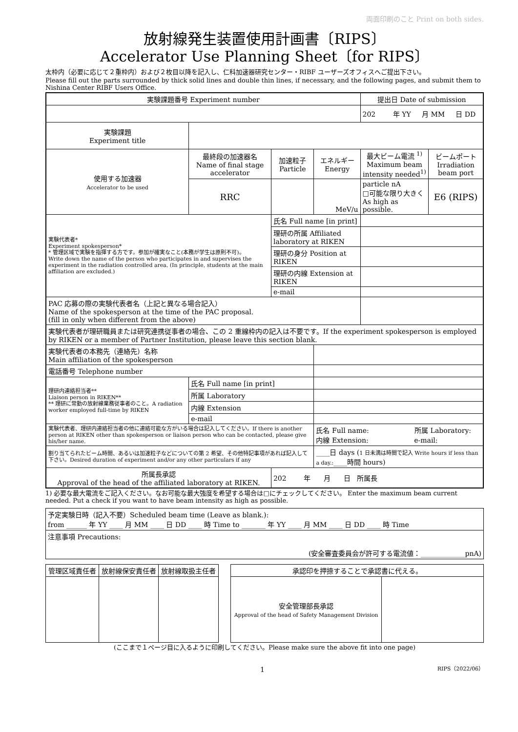両面印刷のこと Print on both sides.
放射線発生装置使用計画書〔RIPS〕
Accelerator Use Planning Sheet〔for RIPS〕
太枠内（必要に応じて２重枠内）および２枚目以降を記入し、仁科加速器研究センター・RIBF ユーザーズオフィスへご提出下さい。
Please fill out the parts surrounded by thick solid lines and double thin lines, if necessary, and the following pages, and submit them to Nishina Center RIBF Users Office.
| 実験課題番号 Experiment number | | | | 提出日 Date of submission | |
| | | | | 202 年 YY 月 MM 日 DD | |
| 実験課題 Experiment title | | | | | |
| 使用する加速器 Accelerator to be used | 最終段の加速器名 Name of final stage accelerator | 加速粒子 Particle | エネルギー Energy | 最大ビーム電流 <sup>1)</sup> Maximum beam intensity needed<sup>1)</sup> | ビームポート Irradiation beam port |
| | RRC | | MeV/u | particle nA □可能な限り大きく As high as possible. | E6 (RIPS) |
| 実験代表者* Experiment spokesperson* * 管理区域で実験を指揮する方です。参加が確実なこと(本務が学生は原則不可)。 Write down the name of the person who participates in and supervises the experiment in the radiation controlled area. (In principle, students at the main affiliation are excluded.) | | 氏名 Full name [in print] | | | |
| | | 理研の所属 Affiliated laboratory at RIKEN | | | |
| | | 理研の身分 Position at RIKEN | | | |
| | | 理研の内線 Extension at RIKEN | | | |
| | | e-mail | | | |
| PAC 応募の際の実験代表者名（上記と異なる場合記入） Name of the spokesperson at the time of the PAC proposal. (fill in only when different from the above) | | | | | |
| 実験代表者が理研職員または研究連携従事者の場合、この 2 重線枠内の記入は不要です。If the experiment spokesperson is employed by RIKEN or a member of Partner Institution, please leave this section blank. | | | | | |
| 実験代表者の本務先（連絡先）名称 Main affiliation of the spokesperson | | | | | |
| 電話番号 Telephone number | | | | | |
| 理研内連絡担当者** Liaison person in RIKEN** ** 理研に常勤の放射線業務従事者のこと。A radiation worker employed full-time by RIKEN | 氏名 Full name [in print] | | | | |
| | 所属 Laboratory | | | | |
| | 内線 Extension | | | | |
| | e-mail | | | | |
| 実験代表者、理研内連絡担当者の他に連絡可能な方がいる場合は記入してください。If there is another person at RIKEN other than spokesperson or liaison person who can be contacted, please give his/her name. | | | 氏名 Full name: 所属 Laboratory: 内線 Extension: e-mail: | | |
| 割り当てられたビーム時間、あるいは加速粒子などについての第 2 希望、その他特記事項があれば記入して下さい。Desired duration of experiment and/or any other particulars if any | | | ____日 days ( 1 日未満は時間で記入 Write hours if less than a day.: ____時間 hours) | | |
| 所属長承認 Approval of the head of the affiliated laboratory at RIKEN. | | 202 年 月 日 所属長 | | | |
1) 必要な最大電流をご記入ください。なお可能な最大強度を希望する場合は□にチェックしてください。 Enter the maximum beam current needed. Put a check if you want to have beam intensity as high as possible.
| 予定実験日時（記入不要）Scheduled beam time (Leave as blank.): from ______ 年 YY ____ 月 MM ____ 日 DD ____ 時 Time to _______ 年 YY ____ 月 MM ____ 日 DD ____ 時 Time |
| 注意事項 Precautions: (安全審査委員会が許可する電流値：_____________pnA) |
| 管理区域責任者 | 放射線保安責任者 | 放射線取扱主任者 | | 承認印を押捺することで承認書に代える。 | |
| | | | | 安全管理部長承認 Approval of the head of Safety Management Division | |
(ここまで１ページ目に入るように印刷してください。Please make sure the above fit into one page)
1 RIPS（2022/06）